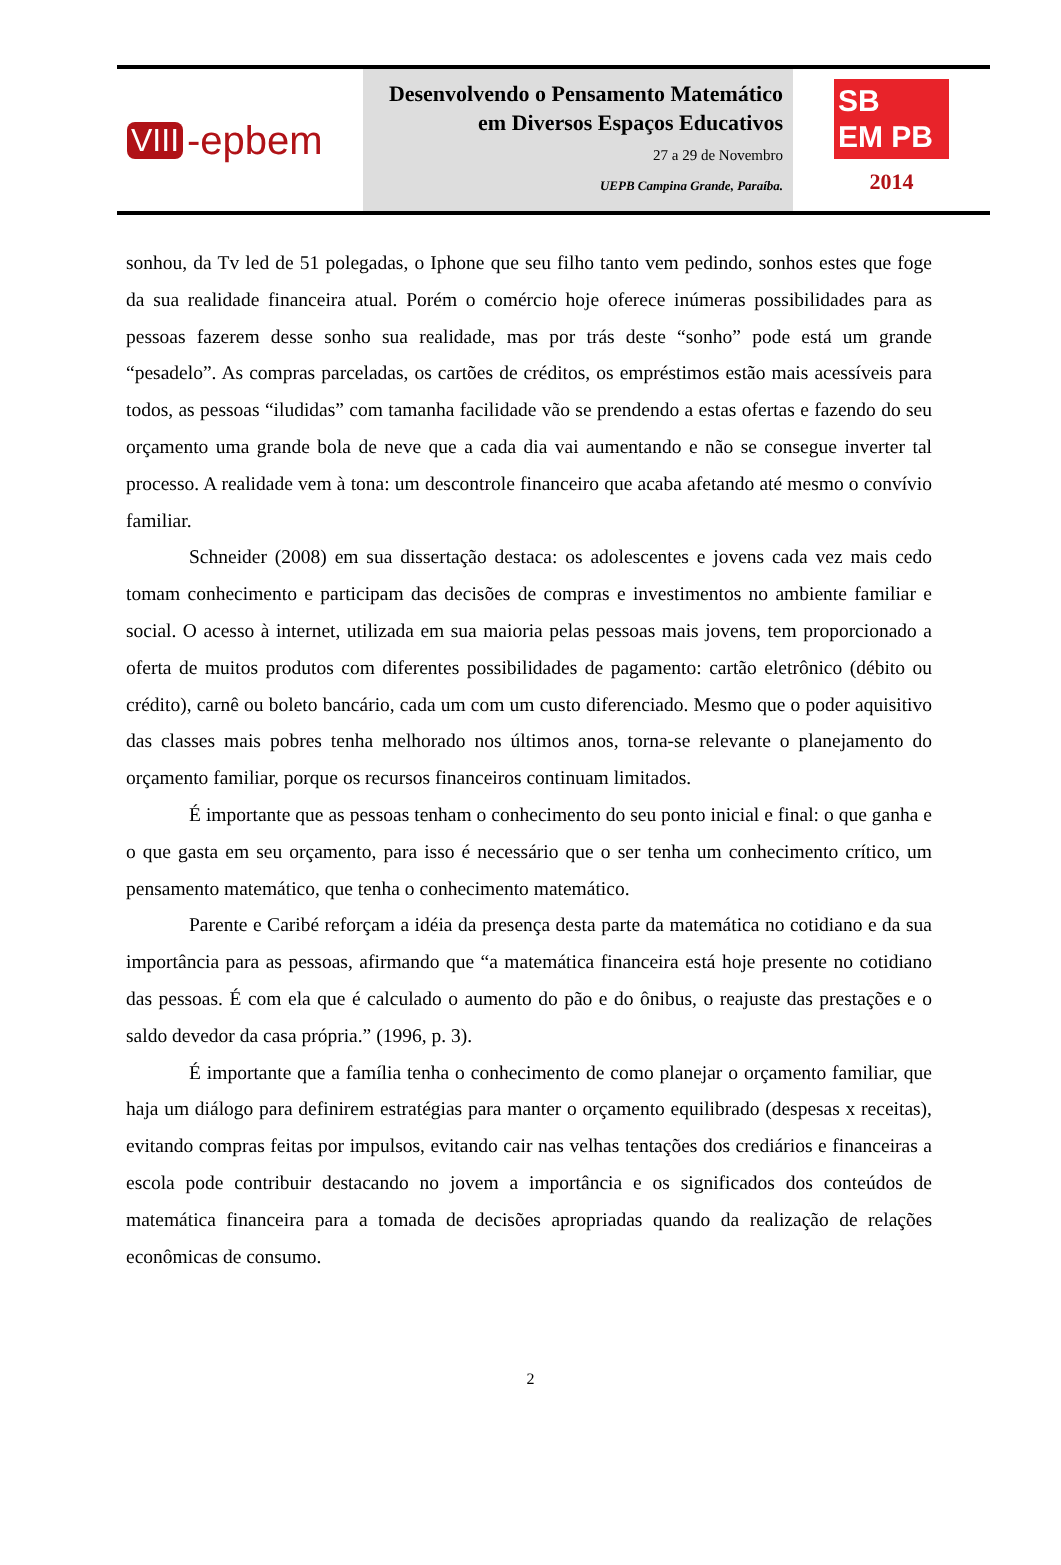VIII -epbem
Desenvolvendo o Pensamento Matemático
em Diversos Espaços Educativos
27 a 29 de Novembro
UEPB Campina Grande, Paraíba.
SB
EM PB
2014
sonhou, da Tv led de 51 polegadas, o Iphone que seu filho tanto vem pedindo, sonhos estes que foge da sua realidade financeira atual. Porém o comércio hoje oferece inúmeras possibilidades para as pessoas fazerem desse sonho sua realidade, mas por trás deste “sonho” pode está um grande “pesadelo”. As compras parceladas, os cartões de créditos, os empréstimos estão mais acessíveis para todos, as pessoas “iludidas” com tamanha facilidade vão se prendendo a estas ofertas e fazendo do seu orçamento uma grande bola de neve que a cada dia vai aumentando e não se consegue inverter tal processo. A realidade vem à tona: um descontrole financeiro que acaba afetando até mesmo o convívio familiar.
Schneider (2008) em sua dissertação destaca: os adolescentes e jovens cada vez mais cedo tomam conhecimento e participam das decisões de compras e investimentos no ambiente familiar e social. O acesso à internet, utilizada em sua maioria pelas pessoas mais jovens, tem proporcionado a oferta de muitos produtos com diferentes possibilidades de pagamento: cartão eletrônico (débito ou crédito), carnê ou boleto bancário, cada um com um custo diferenciado. Mesmo que o poder aquisitivo das classes mais pobres tenha melhorado nos últimos anos, torna-se relevante o planejamento do orçamento familiar, porque os recursos financeiros continuam limitados.
É importante que as pessoas tenham o conhecimento do seu ponto inicial e final: o que ganha e o que gasta em seu orçamento, para isso é necessário que o ser tenha um conhecimento crítico, um pensamento matemático, que tenha o conhecimento matemático.
Parente e Caribé reforçam a idéia da presença desta parte da matemática no cotidiano e da sua importância para as pessoas, afirmando que “a matemática financeira está hoje presente no cotidiano das pessoas. É com ela que é calculado o aumento do pão e do ônibus, o reajuste das prestações e o saldo devedor da casa própria.” (1996, p. 3).
É importante que a família tenha o conhecimento de como planejar o orçamento familiar, que haja um diálogo para definirem estratégias para manter o orçamento equilibrado (despesas x receitas), evitando compras feitas por impulsos, evitando cair nas velhas tentações dos crediários e financeiras a escola pode contribuir destacando no jovem a importância e os significados dos conteúdos de matemática financeira para a tomada de decisões apropriadas quando da realização de relações econômicas de consumo.
2